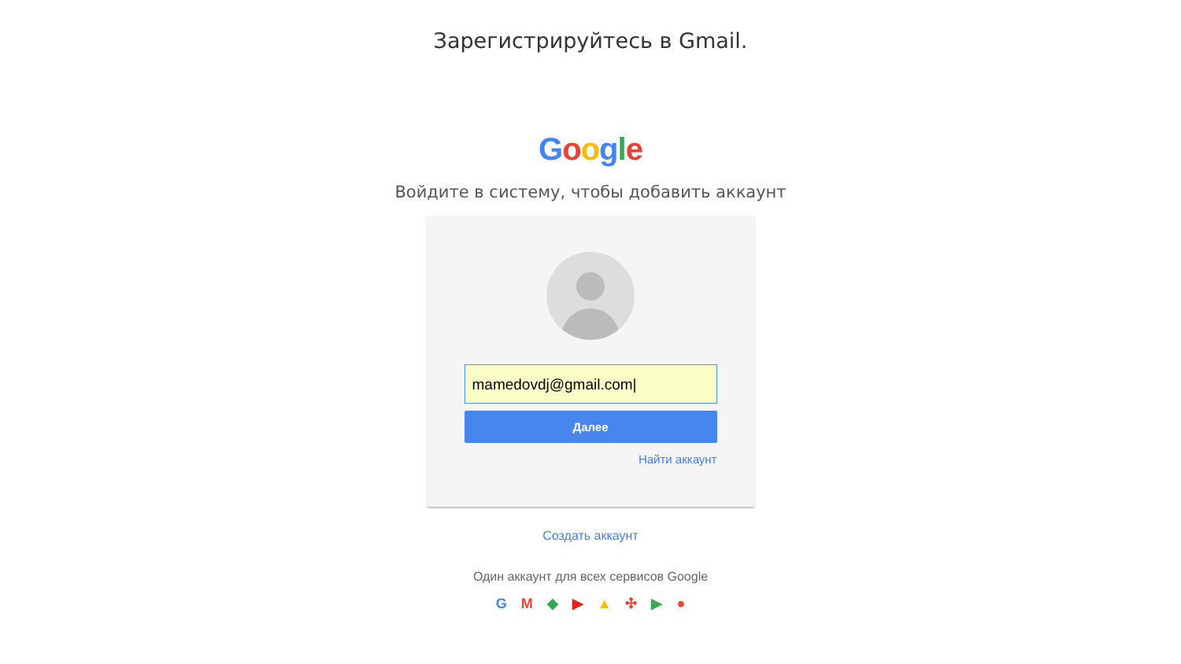Зарегистрируйтесь в Gmail.
Google
Войдите в систему, чтобы добавить аккаунт
mamedovdj@gmail.com|
Далее
Найти аккаунт
Создать аккаунт
Один аккаунт для всех сервисов Google
GM ◆ ▶ ▲ ✣ ▶ ●